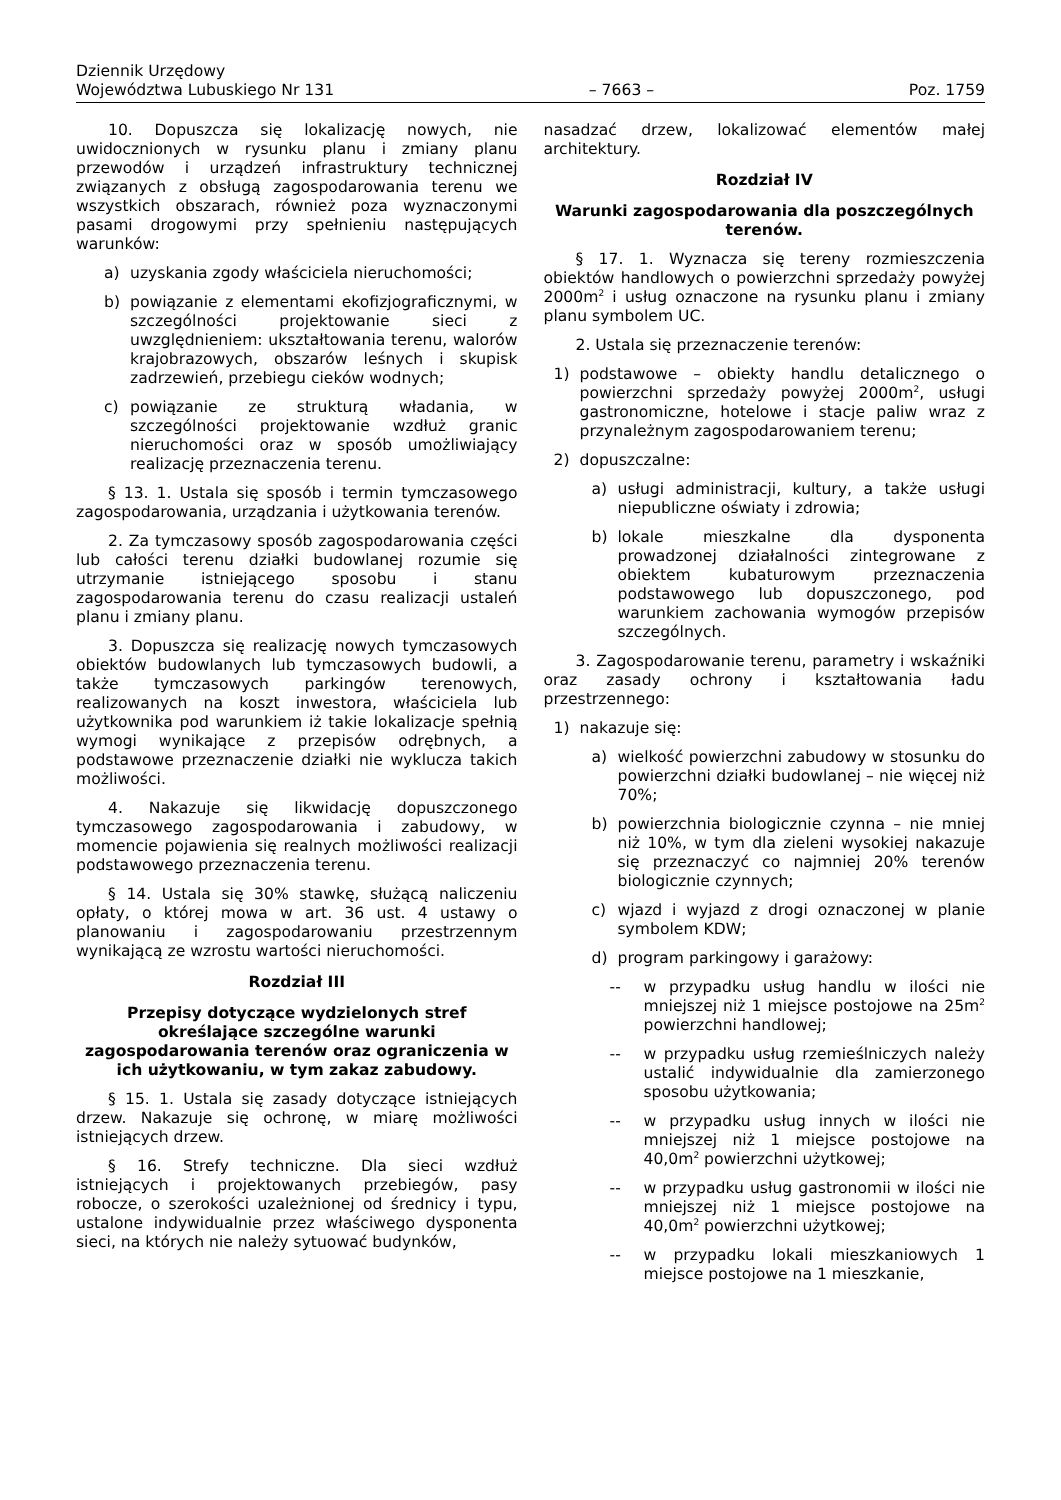Dziennik Urzędowy
Województwa Lubuskiego Nr 131
– 7663 –
Poz. 1759
10. Dopuszcza się lokalizację nowych, nie uwidocznionych w rysunku planu i zmiany planu przewodów i urządzeń infrastruktury technicznej związanych z obsługą zagospodarowania terenu we wszystkich obszarach, również poza wyznaczonymi pasami drogowymi przy spełnieniu następujących warunków:
a) uzyskania zgody właściciela nieruchomości;
b) powiązanie z elementami ekofizjograficznymi, w szczególności projektowanie sieci z uwzględnieniem: ukształtowania terenu, walorów krajobrazowych, obszarów leśnych i skupisk zadrzewień, przebiegu cieków wodnych;
c) powiązanie ze strukturą władania, w szczególności projektowanie wzdłuż granic nieruchomości oraz w sposób umożliwiający realizację przeznaczenia terenu.
§ 13. 1. Ustala się sposób i termin tymczasowego zagospodarowania, urządzania i użytkowania terenów.
2. Za tymczasowy sposób zagospodarowania części lub całości terenu działki budowlanej rozumie się utrzymanie istniejącego sposobu i stanu zagospodarowania terenu do czasu realizacji ustaleń planu i zmiany planu.
3. Dopuszcza się realizację nowych tymczasowych obiektów budowlanych lub tymczasowych budowli, a także tymczasowych parkingów terenowych, realizowanych na koszt inwestora, właściciela lub użytkownika pod warunkiem iż takie lokalizacje spełnią wymogi wynikające z przepisów odrębnych, a podstawowe przeznaczenie działki nie wyklucza takich możliwości.
4. Nakazuje się likwidację dopuszczonego tymczasowego zagospodarowania i zabudowy, w momencie pojawienia się realnych możliwości realizacji podstawowego przeznaczenia terenu.
§ 14. Ustala się 30% stawkę, służącą naliczeniu opłaty, o której mowa w art. 36 ust. 4 ustawy o planowaniu i zagospodarowaniu przestrzennym wynikającą ze wzrostu wartości nieruchomości.
Rozdział III
Przepisy dotyczące wydzielonych stref określające szczególne warunki zagospodarowania terenów oraz ograniczenia w ich użytkowaniu, w tym zakaz zabudowy.
§ 15. 1. Ustala się zasady dotyczące istniejących drzew. Nakazuje się ochronę, w miarę możliwości istniejących drzew.
§ 16. Strefy techniczne. Dla sieci wzdłuż istniejących i projektowanych przebiegów, pasy robocze, o szerokości uzależnionej od średnicy i typu, ustalone indywidualnie przez właściwego dysponenta sieci, na których nie należy sytuować budynków,
nasadzać drzew, lokalizować elementów małej architektury.
Rozdział IV
Warunki zagospodarowania dla poszczególnych terenów.
§ 17. 1. Wyznacza się tereny rozmieszczenia obiektów handlowych o powierzchni sprzedaży powyżej 2000m<sup>2</sup> i usług oznaczone na rysunku planu i zmiany planu symbolem UC.
2. Ustala się przeznaczenie terenów:
1) podstawowe – obiekty handlu detalicznego o powierzchni sprzedaży powyżej 2000m<sup>2</sup>, usługi gastronomiczne, hotelowe i stacje paliw wraz z przynależnym zagospodarowaniem terenu;
2) dopuszczalne:
a) usługi administracji, kultury, a także usługi niepubliczne oświaty i zdrowia;
b) lokale mieszkalne dla dysponenta prowadzonej działalności zintegrowane z obiektem kubaturowym przeznaczenia podstawowego lub dopuszczonego, pod warunkiem zachowania wymogów przepisów szczególnych.
3. Zagospodarowanie terenu, parametry i wskaźniki oraz zasady ochrony i kształtowania ładu przestrzennego:
1) nakazuje się:
a) wielkość powierzchni zabudowy w stosunku do powierzchni działki budowlanej – nie więcej niż 70%;
b) powierzchnia biologicznie czynna – nie mniej niż 10%, w tym dla zieleni wysokiej nakazuje się przeznaczyć co najmniej 20% terenów biologicznie czynnych;
c) wjazd i wyjazd z drogi oznaczonej w planie symbolem KDW;
d) program parkingowy i garażowy:
-- w przypadku usług handlu w ilości nie mniejszej niż 1 miejsce postojowe na 25m<sup>2</sup> powierzchni handlowej;
-- w przypadku usług rzemieślniczych należy ustalić indywidualnie dla zamierzonego sposobu użytkowania;
-- w przypadku usług innych w ilości nie mniejszej niż 1 miejsce postojowe na 40,0m<sup>2</sup> powierzchni użytkowej;
-- w przypadku usług gastronomii w ilości nie mniejszej niż 1 miejsce postojowe na 40,0m<sup>2</sup> powierzchni użytkowej;
-- w przypadku lokali mieszkaniowych 1 miejsce postojowe na 1 mieszkanie,